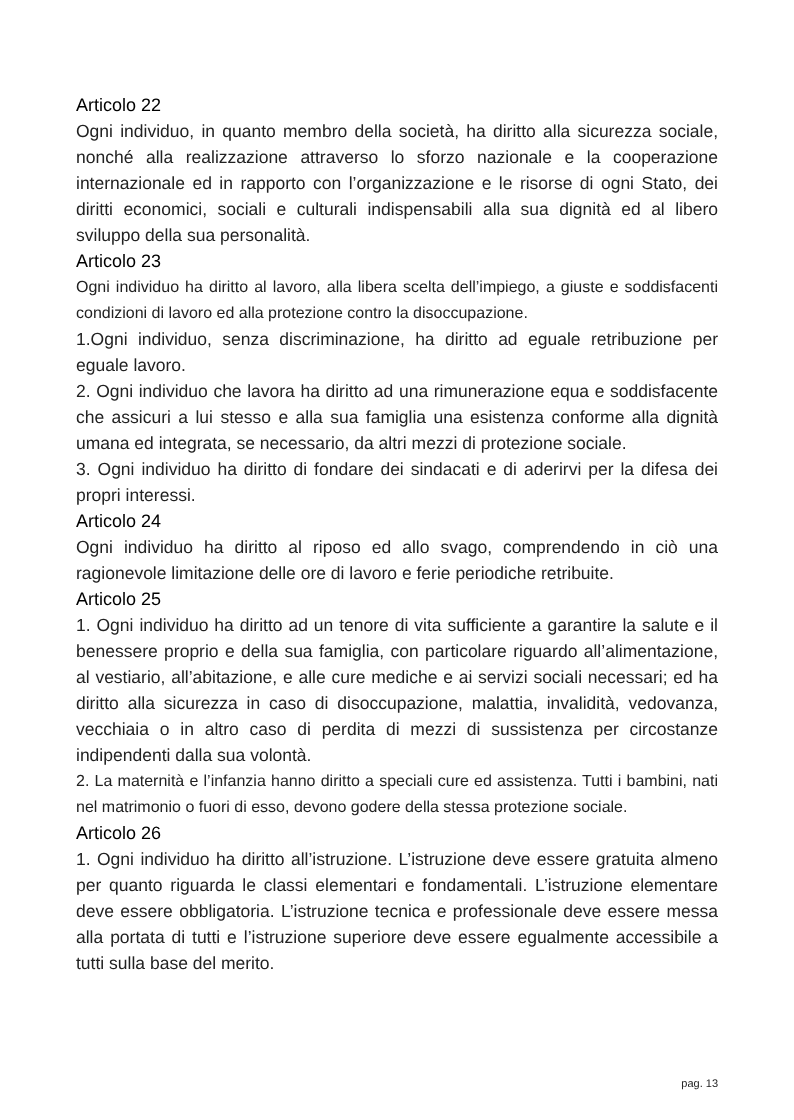Articolo 22
Ogni individuo, in quanto membro della società, ha diritto alla sicurezza sociale, nonché alla realizzazione attraverso lo sforzo nazionale e la cooperazione internazionale ed in rapporto con l’organizzazione e le risorse di ogni Stato, dei diritti economici, sociali e culturali indispensabili alla sua dignità ed al libero sviluppo della sua personalità.
Articolo 23
Ogni individuo ha diritto al lavoro, alla libera scelta dell’impiego, a giuste e soddisfacenti condizioni di lavoro ed alla protezione contro la disoccupazione.
1.Ogni individuo, senza discriminazione, ha diritto ad eguale retribuzione per eguale lavoro.
2. Ogni individuo che lavora ha diritto ad una rimunerazione equa e soddisfacente che assicuri a lui stesso e alla sua famiglia una esistenza conforme alla dignità umana ed integrata, se necessario, da altri mezzi di protezione sociale.
3. Ogni individuo ha diritto di fondare dei sindacati e di aderirvi per la difesa dei propri interessi.
Articolo 24
Ogni individuo ha diritto al riposo ed allo svago, comprendendo in ciò una ragionevole limitazione delle ore di lavoro e ferie periodiche retribuite.
Articolo 25
1. Ogni individuo ha diritto ad un tenore di vita sufficiente a garantire la salute e il benessere proprio e della sua famiglia, con particolare riguardo all’alimentazione, al vestiario, all’abitazione, e alle cure mediche e ai servizi sociali necessari; ed ha diritto alla sicurezza in caso di disoccupazione, malattia, invalidità, vedovanza, vecchiaia o in altro caso di perdita di mezzi di sussistenza per circostanze indipendenti dalla sua volontà.
2. La maternità e l’infanzia hanno diritto a speciali cure ed assistenza. Tutti i bambini, nati nel matrimonio o fuori di esso, devono godere della stessa protezione sociale.
Articolo 26
1. Ogni individuo ha diritto all’istruzione. L’istruzione deve essere gratuita almeno per quanto riguarda le classi elementari e fondamentali. L’istruzione elementare deve essere obbligatoria. L’istruzione tecnica e professionale deve essere messa alla portata di tutti e l’istruzione superiore deve essere egualmente accessibile a tutti sulla base del merito.
pag. 13